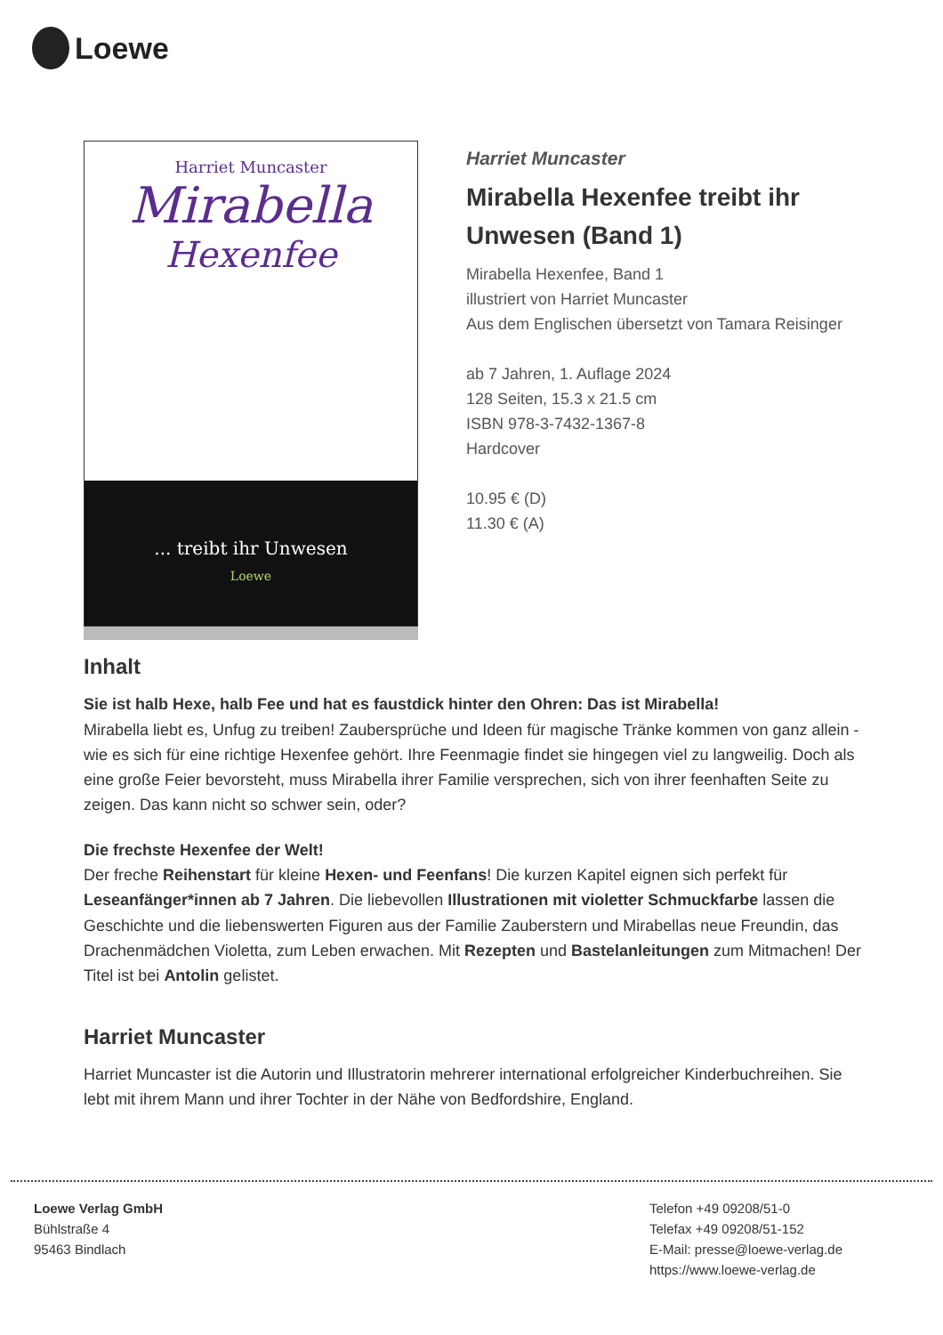Loewe
Harriet Muncaster
Mirabella
Hexenfee
... treibt ihr Unwesen
Loewe
Harriet Muncaster
Mirabella Hexenfee treibt ihr
Unwesen (Band 1)
Mirabella Hexenfee, Band 1
illustriert von Harriet Muncaster
Aus dem Englischen übersetzt von Tamara Reisinger
ab 7 Jahren, 1. Auflage 2024
128 Seiten, 15.3 x 21.5 cm
ISBN 978-3-7432-1367-8
Hardcover
10.95 € (D)
11.30 € (A)
Inhalt
Sie ist halb Hexe, halb Fee und hat es faustdick hinter den Ohren: Das ist Mirabella!
Mirabella liebt es, Unfug zu treiben! Zaubersprüche und Ideen für magische Tränke kommen von ganz allein - wie es sich für eine richtige Hexenfee gehört. Ihre Feenmagie findet sie hingegen viel zu langweilig. Doch als eine große Feier bevorsteht, muss Mirabella ihrer Familie versprechen, sich von ihrer feenhaften Seite zu zeigen. Das kann nicht so schwer sein, oder?
Die frechste Hexenfee der Welt!
Der freche Reihenstart für kleine Hexen- und Feenfans! Die kurzen Kapitel eignen sich perfekt für Leseanfänger*innen ab 7 Jahren. Die liebevollen Illustrationen mit violetter Schmuckfarbe lassen die Geschichte und die liebenswerten Figuren aus der Familie Zauberstern und Mirabellas neue Freundin, das Drachenmädchen Violetta, zum Leben erwachen. Mit Rezepten und Bastelanleitungen zum Mitmachen! Der Titel ist bei Antolin gelistet.
Harriet Muncaster
Harriet Muncaster ist die Autorin und Illustratorin mehrerer international erfolgreicher Kinderbuchreihen. Sie lebt mit ihrem Mann und ihrer Tochter in der Nähe von Bedfordshire, England.
Loewe Verlag GmbH
Bühlstraße 4
95463 Bindlach
Telefon +49 09208/51-0
Telefax +49 09208/51-152
E-Mail: presse@loewe-verlag.de
https://www.loewe-verlag.de